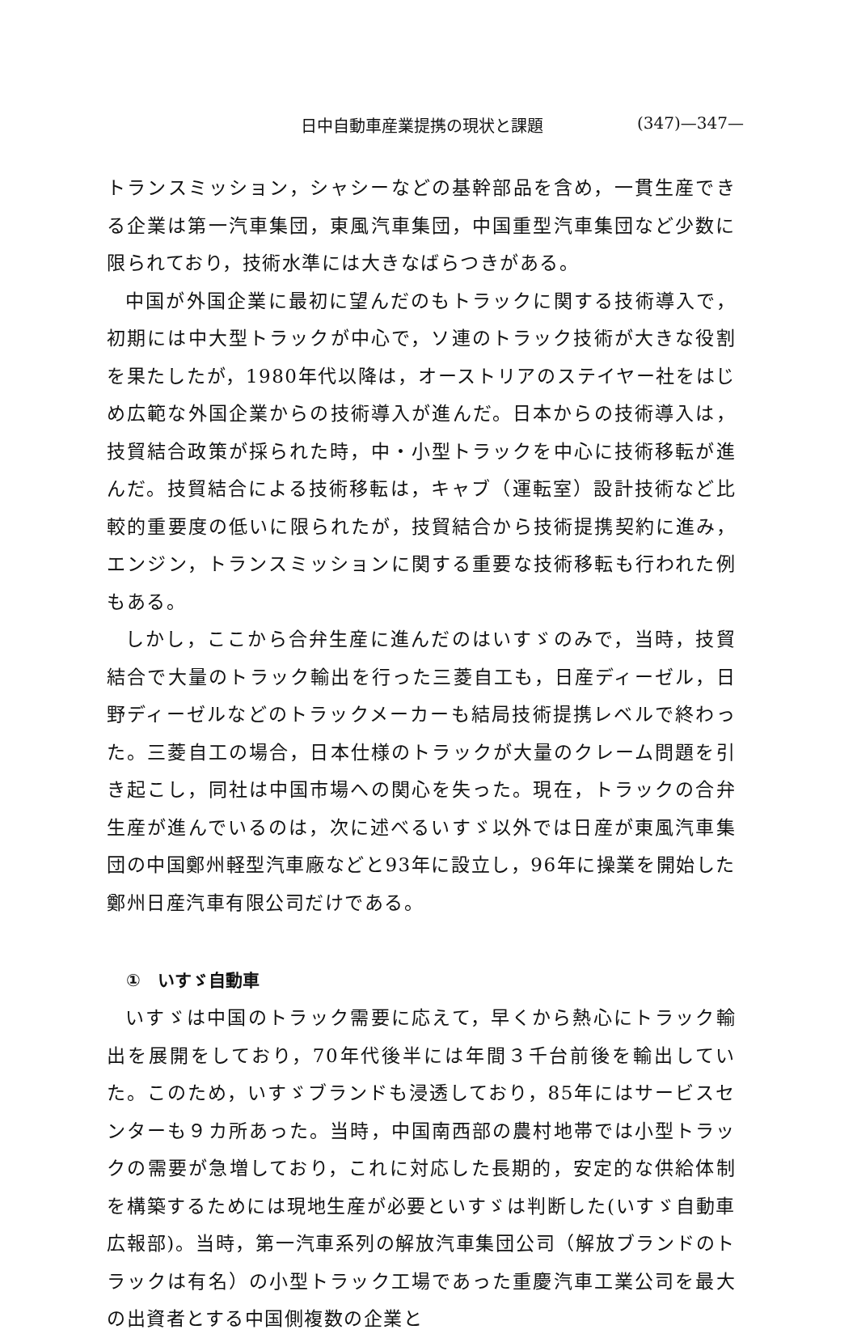日中自動車産業提携の現状と課題 (347)—347—
トランスミッション，シャシーなどの基幹部品を含め，一貫生産できる企業は第一汽車集団，東風汽車集団，中国重型汽車集団など少数に限られており，技術水準には大きなばらつきがある。
中国が外国企業に最初に望んだのもトラックに関する技術導入で，初期には中大型トラックが中心で，ソ連のトラック技術が大きな役割を果たしたが，1980年代以降は，オーストリアのステイヤー社をはじめ広範な外国企業からの技術導入が進んだ。日本からの技術導入は，技貿結合政策が採られた時，中・小型トラックを中心に技術移転が進んだ。技貿結合による技術移転は，キャブ（運転室）設計技術など比較的重要度の低いに限られたが，技貿結合から技術提携契約に進み，エンジン，トランスミッションに関する重要な技術移転も行われた例もある。
しかし，ここから合弁生産に進んだのはいすゞのみで，当時，技貿結合で大量のトラック輸出を行った三菱自工も，日産ディーゼル，日野ディーゼルなどのトラックメーカーも結局技術提携レベルで終わった。三菱自工の場合，日本仕様のトラックが大量のクレーム問題を引き起こし，同社は中国市場への関心を失った。現在，トラックの合弁生産が進んでいるのは，次に述べるいすゞ以外では日産が東風汽車集団の中国鄭州軽型汽車廠などと93年に設立し，96年に操業を開始した鄭州日産汽車有限公司だけである。
①　いすゞ自動車
いすゞは中国のトラック需要に応えて，早くから熱心にトラック輸出を展開をしており，70年代後半には年間３千台前後を輸出していた。このため，いすゞブランドも浸透しており，85年にはサービスセンターも９カ所あった。当時，中国南西部の農村地帯では小型トラックの需要が急増しており，これに対応した長期的，安定的な供給体制を構築するためには現地生産が必要といすゞは判断した(いすゞ自動車広報部)。当時，第一汽車系列の解放汽車集団公司（解放ブランドのトラックは有名）の小型トラック工場であった重慶汽車工業公司を最大の出資者とする中国側複数の企業と